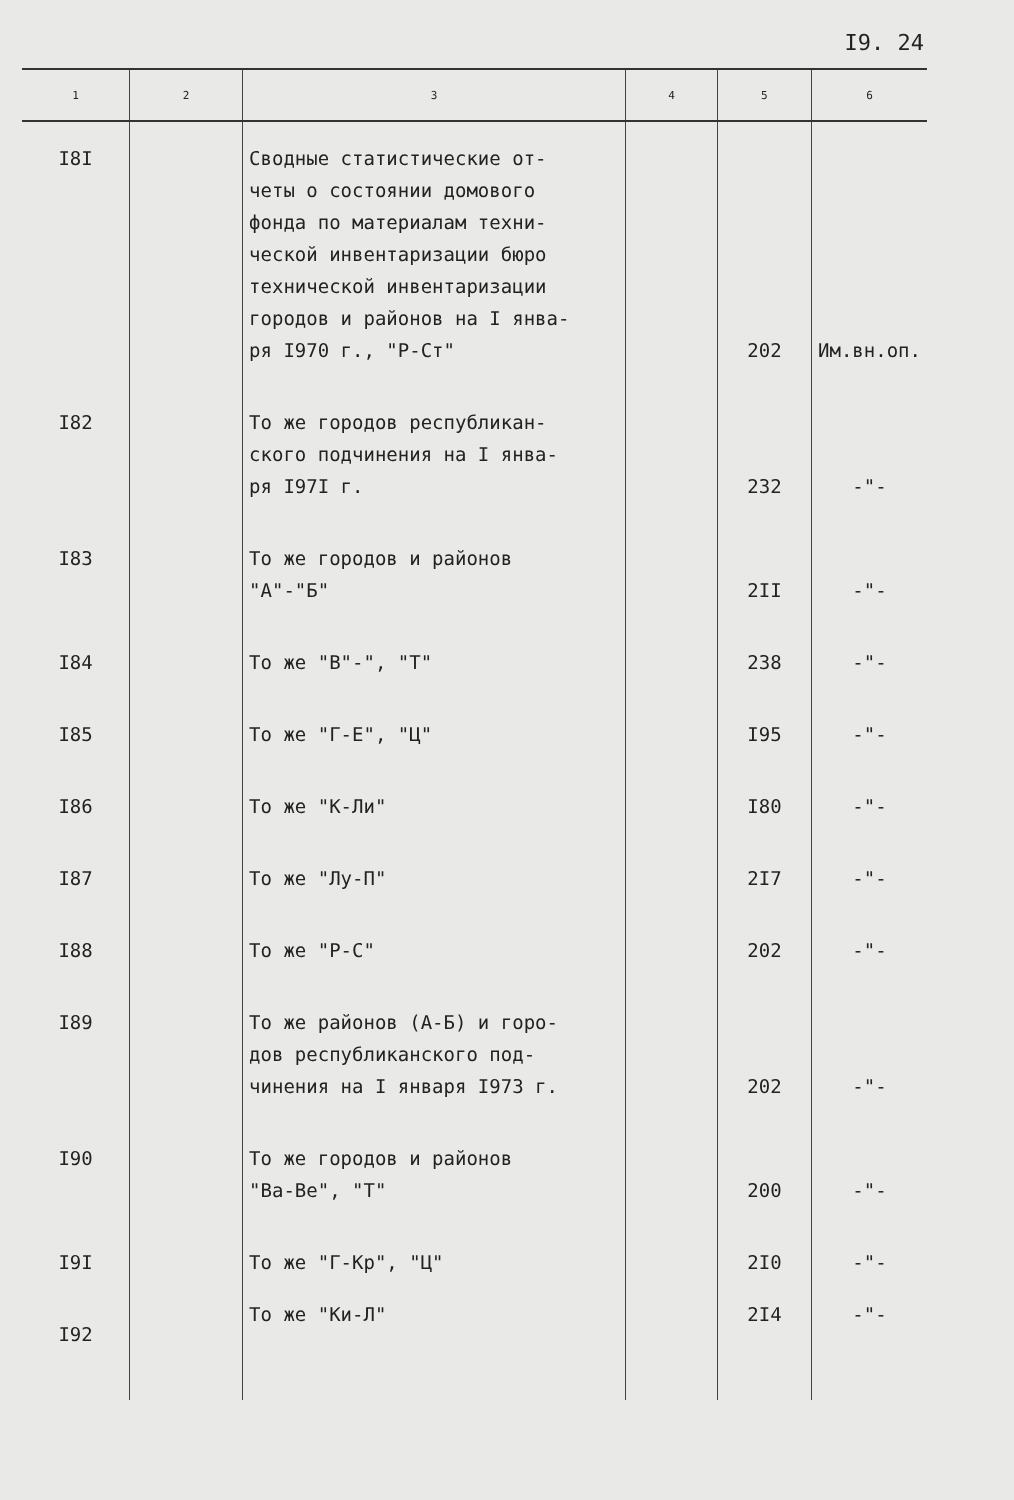I9. 24
| 1 | 2 | 3 | 4 | 5 | 6 |
| --- | --- | --- | --- | --- | --- |
| I8I | | Сводные статистические от- четы о состоянии домового фонда по материалам техни- ческой инвентаризации бюро технической инвентаризации городов и районов на I янва- ря I970 г., "Р-Ст" | | 202 | Им.вн.оп. |
| I82 | | То же городов республикан- ского подчинения на I янва- ря I97I г. | | 232 | -"- |
| I83 | | То же городов и районов "А"-"Б" | | 2II | -"- |
| I84 | | То же "В"-", "Т" | | 238 | -"- |
| I85 | | То же "Г-Е", "Ц" | | I95 | -"- |
| I86 | | То же "К-Ли" | | I80 | -"- |
| I87 | | То же "Лу-П" | | 2I7 | -"- |
| I88 | | То же "Р-С" | | 202 | -"- |
| I89 | | То же районов (А-Б) и горо- дов республиканского под- чинения на I января I973 г. | | 202 | -"- |
| I90 | | То же городов и районов "Ва-Ве", "Т" | | 200 | -"- |
| I9I | | То же "Г-Кр", "Ц" | | 2I0 | -"- |
| I92 | | То же "Ки-Л" | | 2I4 | -"- |